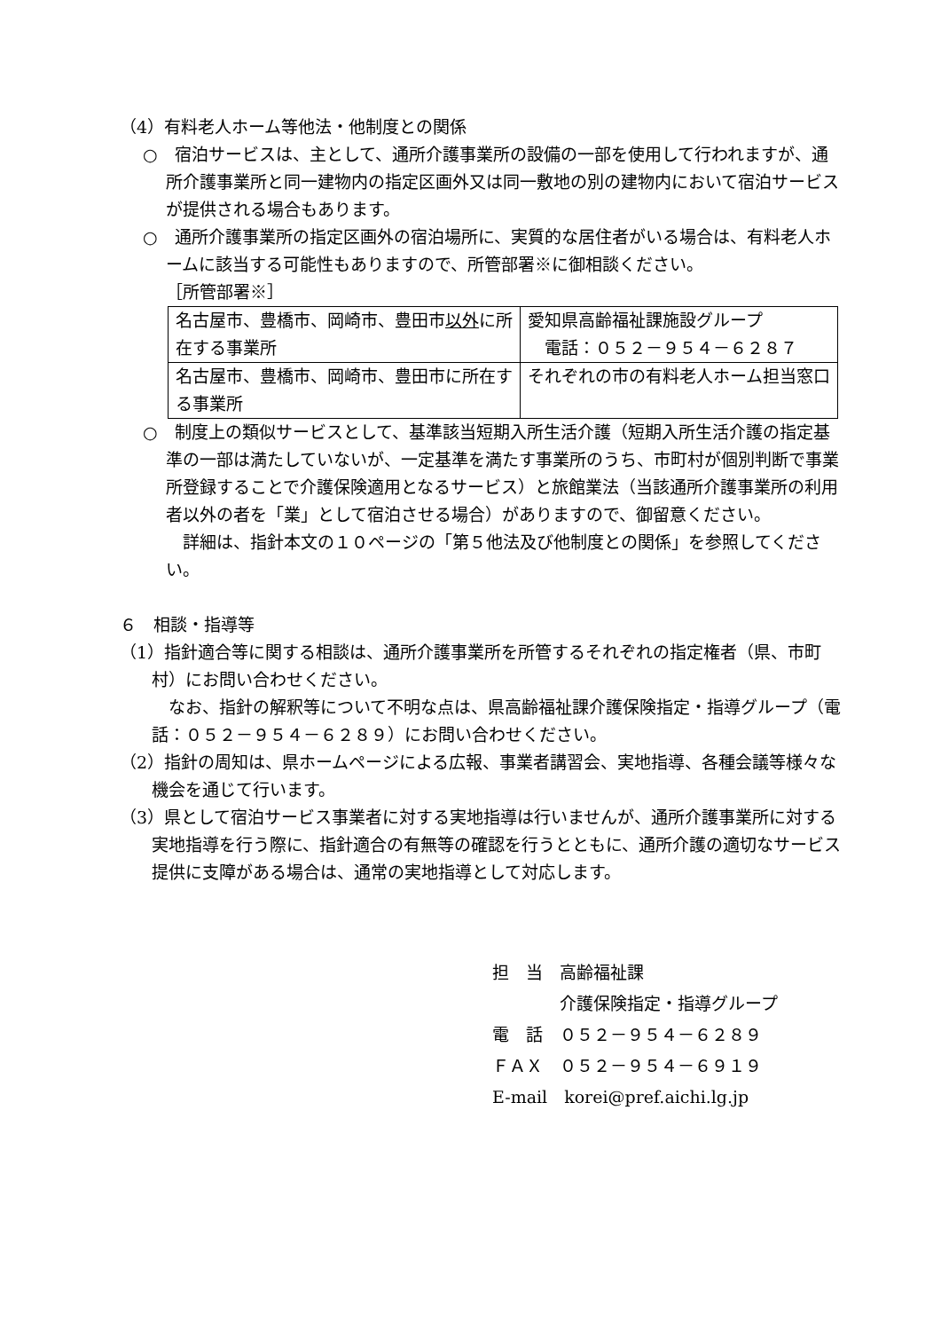（4）有料老人ホーム等他法・他制度との関係
○　宿泊サービスは、主として、通所介護事業所の設備の一部を使用して行われますが、通所介護事業所と同一建物内の指定区画外又は同一敷地の別の建物内において宿泊サービスが提供される場合もあります。
○　通所介護事業所の指定区画外の宿泊場所に、実質的な居住者がいる場合は、有料老人ホームに該当する可能性もありますので、所管部署※に御相談ください。
［所管部署※］
| 名古屋市、豊橋市、岡崎市、豊田市 以外 に所在する事業所 | 愛知県高齢福祉課施設グループ 電話：０５２－９５４－６２８７ |
| 名古屋市、豊橋市、岡崎市、豊田市に所在する事業所 | それぞれの市の有料老人ホーム担当窓口 |
○　制度上の類似サービスとして、基準該当短期入所生活介護（短期入所生活介護の指定基準の一部は満たしていないが、一定基準を満たす事業所のうち、市町村が個別判断で事業所登録することで介護保険適用となるサービス）と旅館業法（当該通所介護事業所の利用者以外の者を「業」として宿泊させる場合）がありますので、御留意ください。
　詳細は、指針本文の１０ページの「第５他法及び他制度との関係」を参照してください。
６　相談・指導等
（1）指針適合等に関する相談は、通所介護事業所を所管するそれぞれの指定権者（県、市町村）にお問い合わせください。
　なお、指針の解釈等について不明な点は、県高齢福祉課介護保険指定・指導グループ（電話：０５２－９５４－６２８９）にお問い合わせください。
（2）指針の周知は、県ホームページによる広報、事業者講習会、実地指導、各種会議等様々な機会を通じて行います。
（3）県として宿泊サービス事業者に対する実地指導は行いませんが、通所介護事業所に対する実地指導を行う際に、指針適合の有無等の確認を行うとともに、通所介護の適切なサービス提供に支障がある場合は、通常の実地指導として対応します。
担　当　高齢福祉課
　　　　介護保険指定・指導グループ
電　話　０５２－９５４－６２８９
ＦＡＸ　０５２－９５４－６９１９
E-mail　korei@pref.aichi.lg.jp